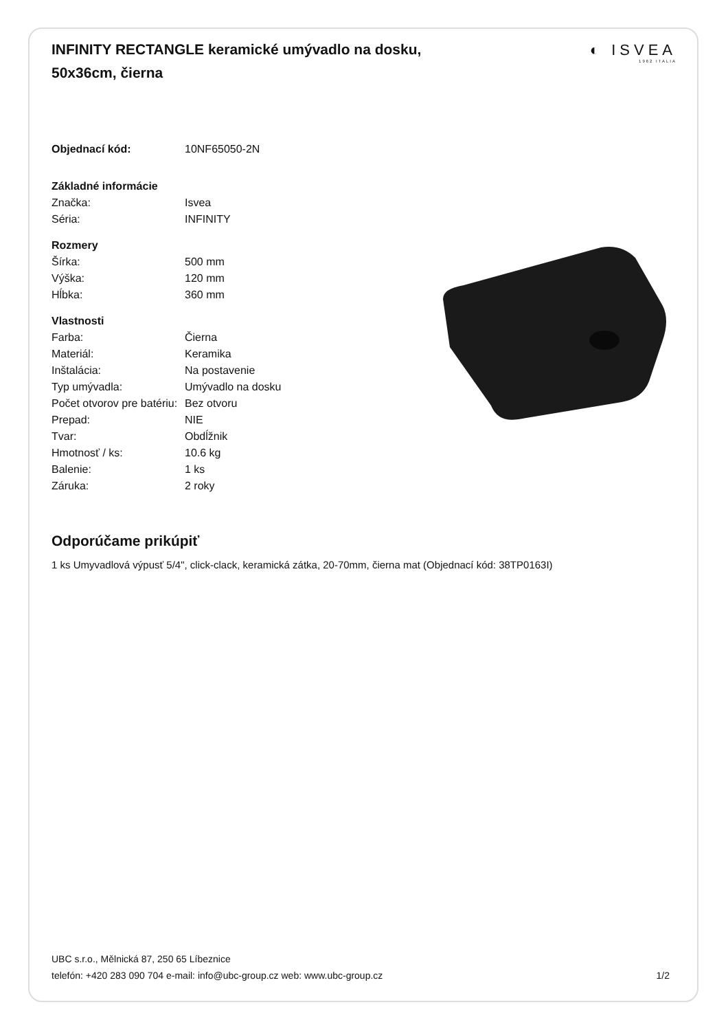◐ ISVEA
1962 ITALIA
INFINITY RECTANGLE keramické umývadlo na dosku, 50x36cm, čierna
| Objednací kód: | 10NF65050-2N |
| Základné informácie | |
| Značka: | Isvea |
| Séria: | INFINITY |
| Rozmery | |
| Šírka: | 500 mm |
| Výška: | 120 mm |
| Hĺbka: | 360 mm |
| Vlastnosti | |
| Farba: | Čierna |
| Materiál: | Keramika |
| Inštalácia: | Na postavenie |
| Typ umývadla: | Umývadlo na dosku |
| Počet otvorov pre batériu: | Bez otvoru |
| Prepad: | NIE |
| Tvar: | Obdĺžnik |
| Hmotnosť / ks: | 10.6 kg |
| Balenie: | 1 ks |
| Záruka: | 2 roky |
Odporúčame prikúpiť
1 ks Umyvadlová výpusť 5/4", click-clack, keramická zátka, 20-70mm, čierna mat (Objednací kód: 38TP0163I)
UBC s.r.o., Mělnická 87, 250 65 Líbeznice
telefón: +420 283 090 704 e-mail: info@ubc-group.cz web: www.ubc-group.cz 1/2